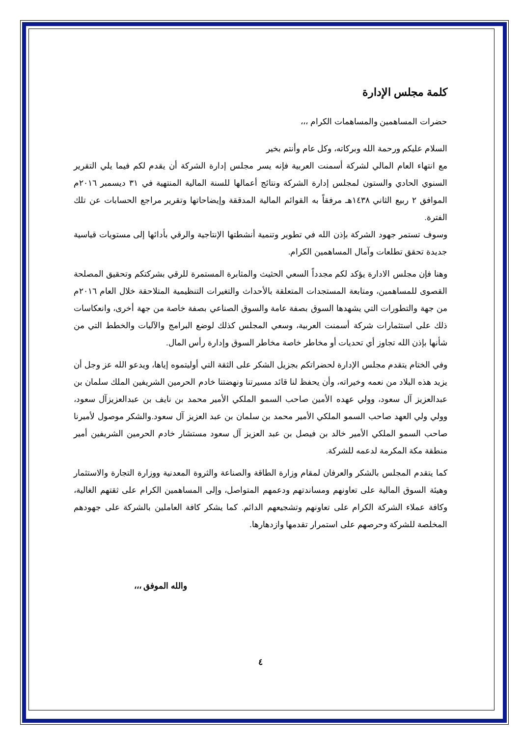كلمة مجلس الإدارة
حضرات المساهمين والمساهمات الكرام ،،،
السلام عليكم ورحمة الله وبركاته، وكل عام وأنتم بخير
مع انتهاء العام المالي لشركة أسمنت العربية فإنه يسر مجلس إدارة الشركة أن يقدم لكم فيما يلي التقرير السنوي الحادي والستون لمجلس إدارة الشركة ونتائج أعمالها للسنة المالية المنتهية في ٣١ ديسمبر ٢٠١٦م الموافق ٢ ربيع الثاني ١٤٣٨هـ مرفقاً به القوائم المالية المدققة وإيضاحاتها وتقرير مراجع الحسابات عن تلك الفترة.
وسوف تستمر جهود الشركة بإذن الله في تطوير وتنمية أنشطتها الإنتاجية والرقي بأدائها إلى مستويات قياسية جديدة تحقق تطلعات وآمال المساهمين الكرام.
وهنا فإن مجلس الادارة يؤكد لكم مجدداً السعي الحثيث والمثابرة المستمرة للرقي بشركتكم وتحقيق المصلحة القصوى للمساهمين، ومتابعة المستجدات المتعلقة بالأحداث والتغيرات التنظيمية المتلاحقة خلال العام ٢٠١٦م من جهة والتطورات التي يشهدها السوق بصفة عامة والسوق الصناعي بصفة خاصة من جهة أخرى، وانعكاسات ذلك على استثمارات شركة أسمنت العربية، وسعي المجلس كذلك لوضع البرامج والآليات والخطط التي من شأنها بإذن الله تجاوز أي تحديات أو مخاطر خاصة مخاطر السوق وإدارة رأس المال.
وفي الختام يتقدم مجلس الإدارة لحضراتكم بجزيل الشكر على الثقة التي أوليتموه إياها، ويدعو الله عز وجل أن يزيد هذه البلاد من نعمه وخيراته، وأن يحفظ لنا قائد مسيرتنا ونهضتنا خادم الحرمين الشريفين الملك سلمان بن عبدالعزيز آل سعود، وولي عهده الأمين صاحب السمو الملكي الأمير محمد بن نايف بن عبدالعزيزآل سعود، وولي ولي العهد صاحب السمو الملكي الأمير محمد بن سلمان بن عبد العزيز آل سعود.والشكر موصول لأميرنا صاحب السمو الملكي الأمير خالد بن فيصل بن عبد العزيز آل سعود مستشار خادم الحرمين الشريفين أمير منطقة مكة المكرمة لدعمه للشركة.
كما يتقدم المجلس بالشكر والعرفان لمقام وزارة الطاقة والصناعة والثروة المعدنية ووزارة التجارة والاستثمار وهيئة السوق المالية على تعاونهم ومساندتهم ودعمهم المتواصل، وإلى المساهمين الكرام على ثقتهم الغالية، وكافة عملاء الشركة الكرام على تعاونهم وتشجيعهم الدائم. كما يشكر كافة العاملين بالشركة على جهودهم المخلصة للشركة وحرصهم على استمرار تقدمها وازدهارها.
والله الموفق ،،،
٤